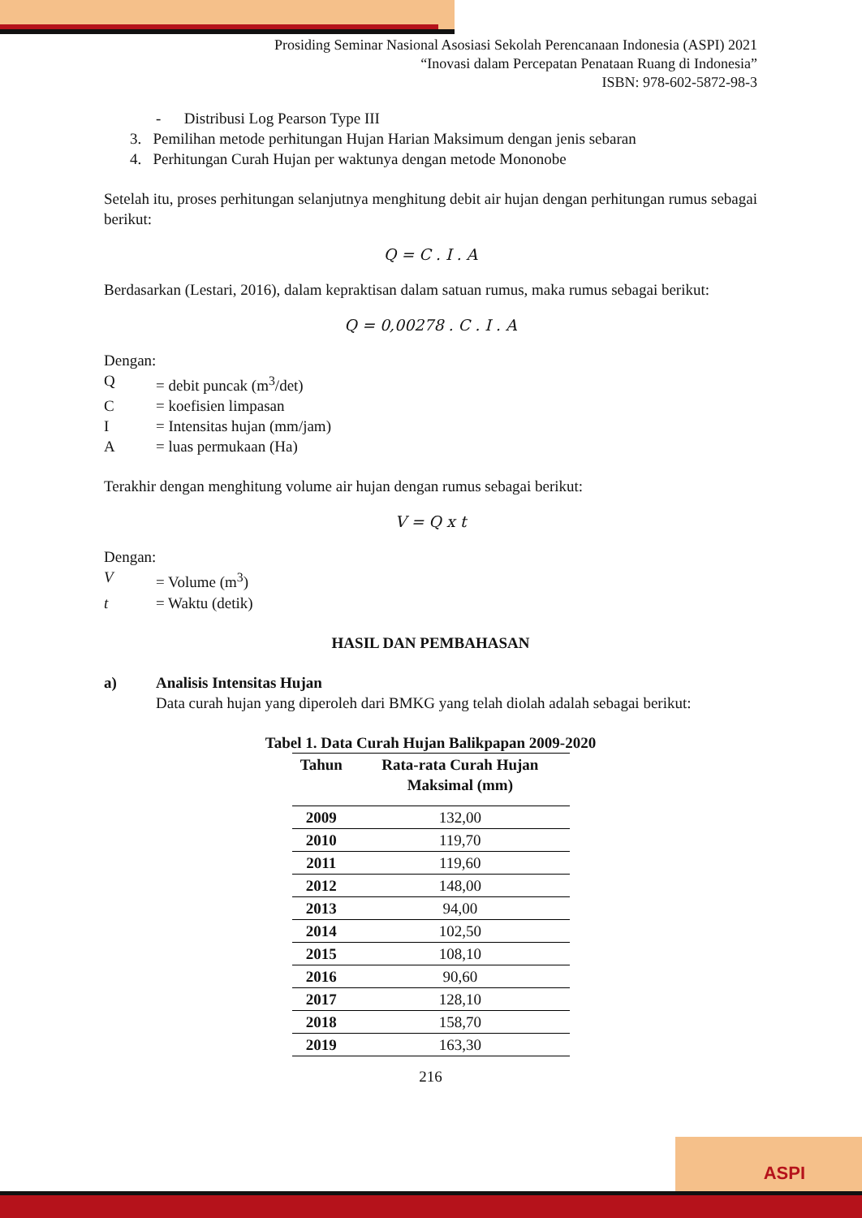Prosiding Seminar Nasional Asosiasi Sekolah Perencanaan Indonesia (ASPI) 2021
“Inovasi dalam Percepatan Penataan Ruang di Indonesia”
ISBN: 978-602-5872-98-3
- Distribusi Log Pearson Type III
3. Pemilihan metode perhitungan Hujan Harian Maksimum dengan jenis sebaran
4. Perhitungan Curah Hujan per waktunya dengan metode Mononobe
Setelah itu, proses perhitungan selanjutnya menghitung debit air hujan dengan perhitungan rumus sebagai berikut:
Q = C . I . A
Berdasarkan (Lestari, 2016), dalam kepraktisan dalam satuan rumus, maka rumus sebagai berikut:
Q = 0,00278 . C . I . A
Dengan:
Q = debit puncak (m<sup>3</sup>/det)
C = koefisien limpasan
I = Intensitas hujan (mm/jam)
A = luas permukaan (Ha)
Terakhir dengan menghitung volume air hujan dengan rumus sebagai berikut:
V = Q x t
Dengan:
V = Volume (m<sup>3</sup>)
t = Waktu (detik)
HASIL DAN PEMBAHASAN
a) Analisis Intensitas Hujan
Data curah hujan yang diperoleh dari BMKG yang telah diolah adalah sebagai berikut:
Tabel 1. Data Curah Hujan Balikpapan 2009-2020
| Tahun | Rata-rata Curah Hujan Maksimal (mm) |
| --- | --- |
| 2009 | 132,00 |
| 2010 | 119,70 |
| 2011 | 119,60 |
| 2012 | 148,00 |
| 2013 | 94,00 |
| 2014 | 102,50 |
| 2015 | 108,10 |
| 2016 | 90,60 |
| 2017 | 128,10 |
| 2018 | 158,70 |
| 2019 | 163,30 |
216
ASPI